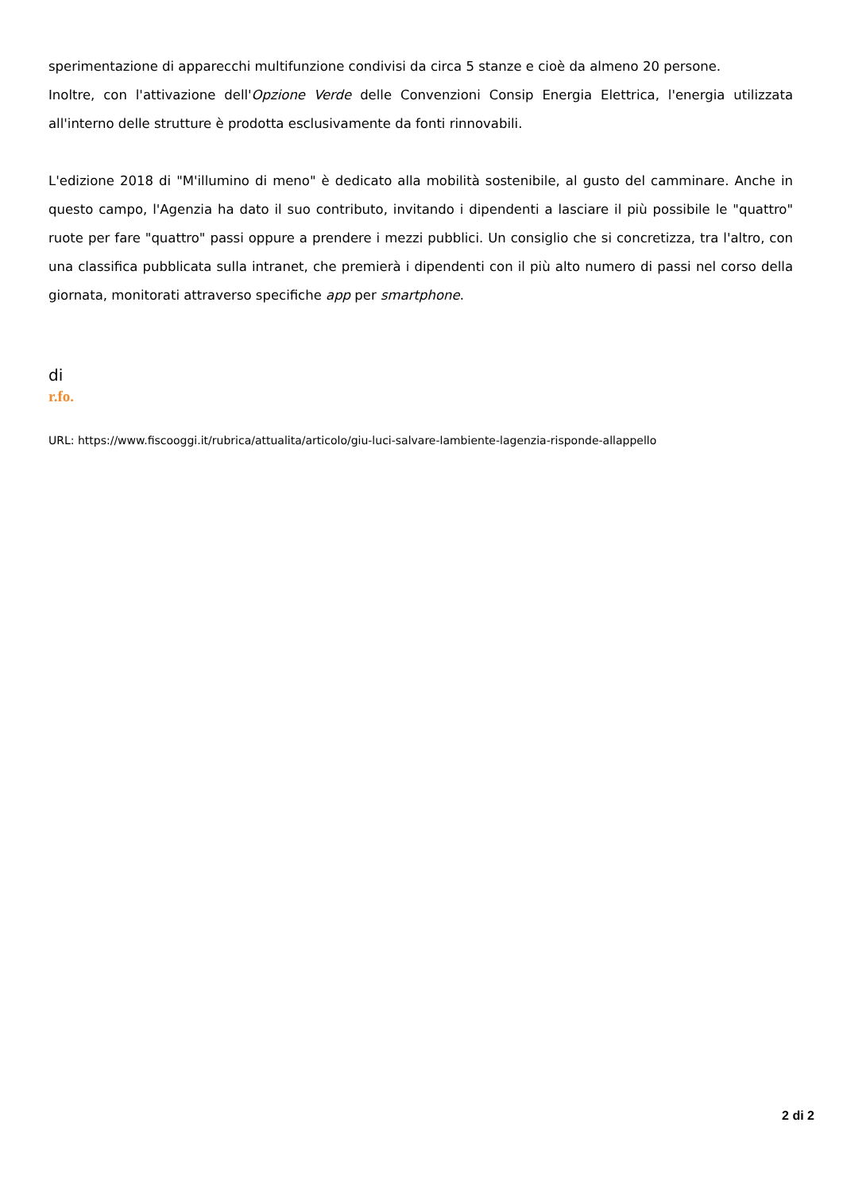sperimentazione di apparecchi multifunzione condivisi da circa 5 stanze e cioè da almeno 20 persone.
Inoltre, con l'attivazione dell'Opzione Verde delle Convenzioni Consip Energia Elettrica, l'energia utilizzata all'interno delle strutture è prodotta esclusivamente da fonti rinnovabili.
L'edizione 2018 di "M'illumino di meno" è dedicato alla mobilità sostenibile, al gusto del camminare. Anche in questo campo, l'Agenzia ha dato il suo contributo, invitando i dipendenti a lasciare il più possibile le "quattro" ruote per fare "quattro" passi oppure a prendere i mezzi pubblici. Un consiglio che si concretizza, tra l'altro, con una classifica pubblicata sulla intranet, che premierà i dipendenti con il più alto numero di passi nel corso della giornata, monitorati attraverso specifiche app per smartphone.
di
r.fo.
URL: https://www.fiscooggi.it/rubrica/attualita/articolo/giu-luci-salvare-lambiente-lagenzia-risponde-allappello
2 di 2